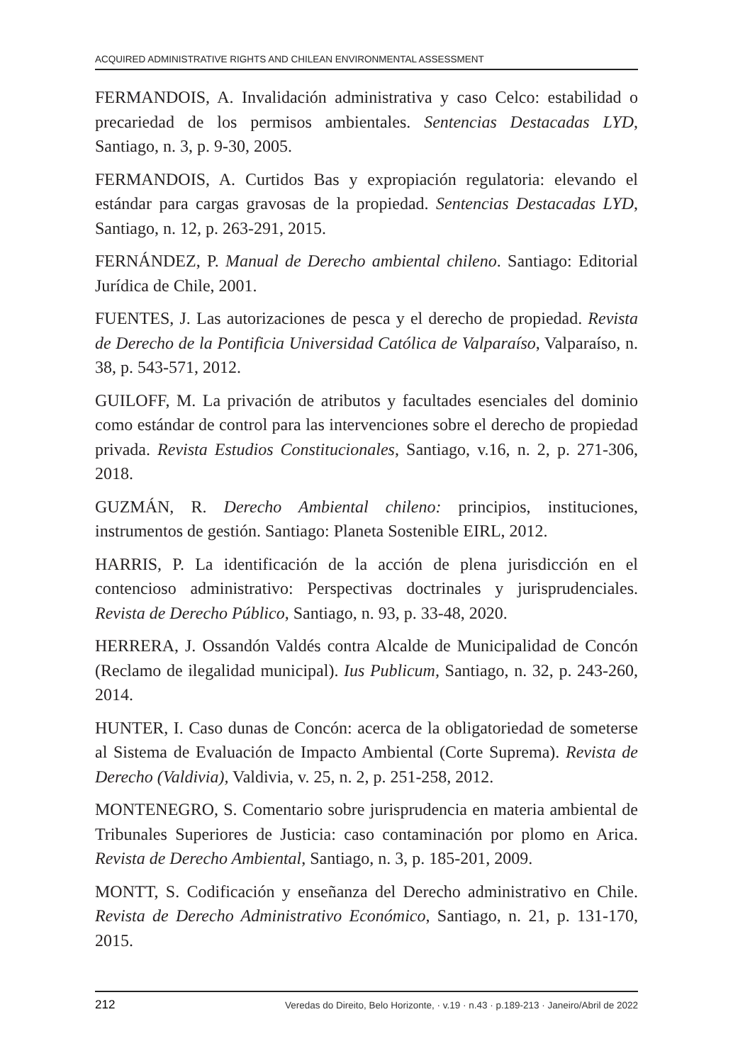ACQUIRED ADMINISTRATIVE RIGHTS AND CHILEAN ENVIRONMENTAL ASSESSMENT
FERMANDOIS, A. Invalidación administrativa y caso Celco: estabilidad o precariedad de los permisos ambientales. Sentencias Destacadas LYD, Santiago, n. 3, p. 9-30, 2005.
FERMANDOIS, A. Curtidos Bas y expropiación regulatoria: elevando el estándar para cargas gravosas de la propiedad. Sentencias Destacadas LYD, Santiago, n. 12, p. 263-291, 2015.
FERNÁNDEZ, P. Manual de Derecho ambiental chileno. Santiago: Editorial Jurídica de Chile, 2001.
FUENTES, J. Las autorizaciones de pesca y el derecho de propiedad. Revista de Derecho de la Pontificia Universidad Católica de Valparaíso, Valparaíso, n. 38, p. 543-571, 2012.
GUILOFF, M. La privación de atributos y facultades esenciales del dominio como estándar de control para las intervenciones sobre el derecho de propiedad privada. Revista Estudios Constitucionales, Santiago, v.16, n. 2, p. 271-306, 2018.
GUZMÁN, R. Derecho Ambiental chileno: principios, instituciones, instrumentos de gestión. Santiago: Planeta Sostenible EIRL, 2012.
HARRIS, P. La identificación de la acción de plena jurisdicción en el contencioso administrativo: Perspectivas doctrinales y jurisprudenciales. Revista de Derecho Público, Santiago, n. 93, p. 33-48, 2020.
HERRERA, J. Ossandón Valdés contra Alcalde de Municipalidad de Concón (Reclamo de ilegalidad municipal). Ius Publicum, Santiago, n. 32, p. 243-260, 2014.
HUNTER, I. Caso dunas de Concón: acerca de la obligatoriedad de someterse al Sistema de Evaluación de Impacto Ambiental (Corte Suprema). Revista de Derecho (Valdivia), Valdivia, v. 25, n. 2, p. 251-258, 2012.
MONTENEGRO, S. Comentario sobre jurisprudencia en materia ambiental de Tribunales Superiores de Justicia: caso contaminación por plomo en Arica. Revista de Derecho Ambiental, Santiago, n. 3, p. 185-201, 2009.
MONTT, S. Codificación y enseñanza del Derecho administrativo en Chile. Revista de Derecho Administrativo Económico, Santiago, n. 21, p. 131-170, 2015.
212 Veredas do Direito, Belo Horizonte, · v.19 · n.43 · p.189-213 · Janeiro/Abril de 2022